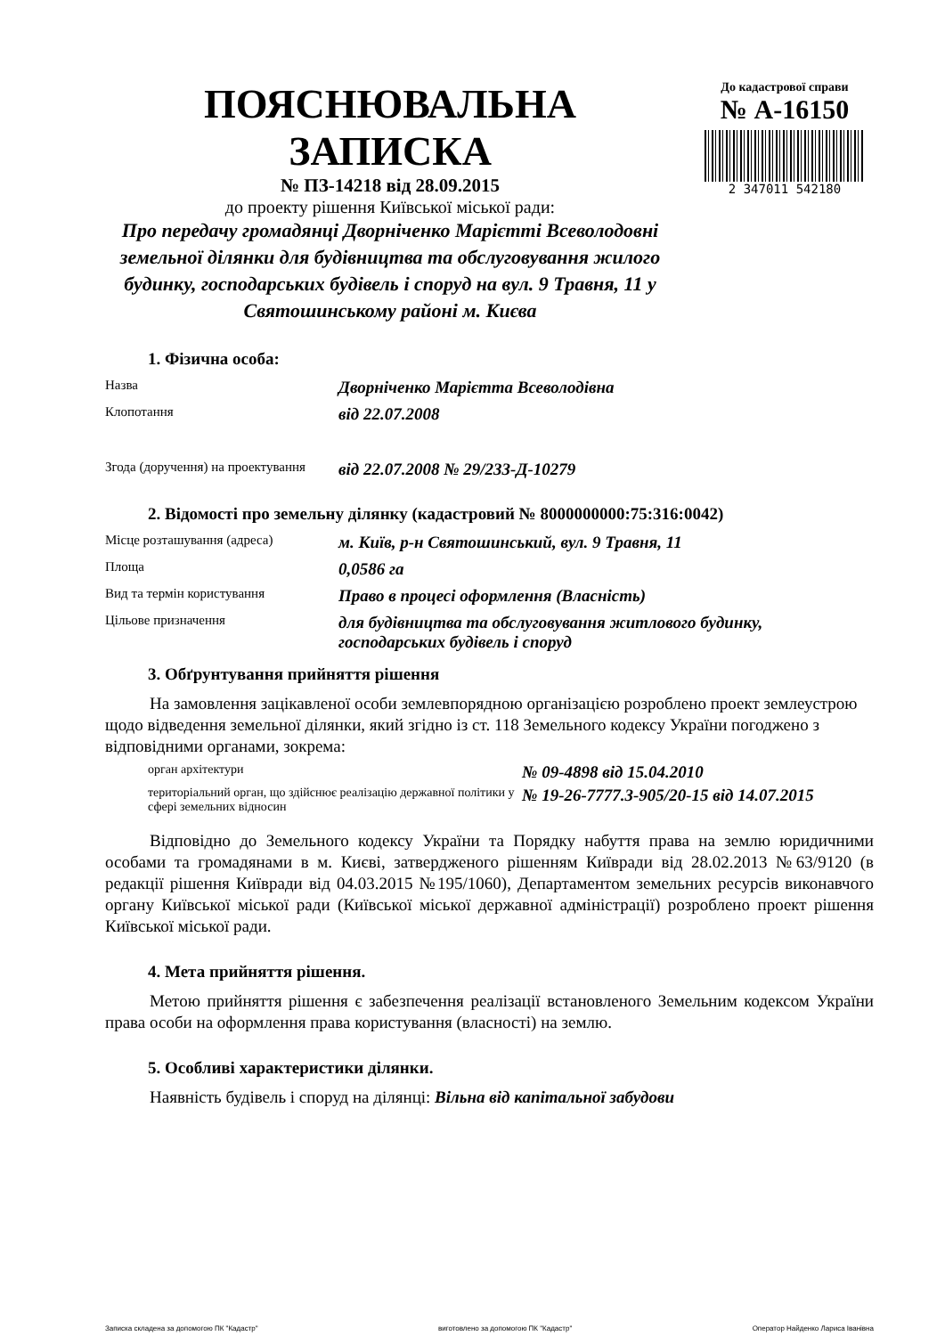ПОЯСНЮВАЛЬНА ЗАПИСКА
№ ПЗ-14218 від 28.09.2015
до проекту рішення Київської міської ради:
Про передачу громадянці Дворніченко Марієтті Всеволодовні земельної ділянки для будівництва та обслуговування жилого будинку, господарських будівель і споруд на вул. 9 Травня, 11 у Святошинському районі м. Києва
До кадастрової справи
№ А-16150
2 347011 542180
1. Фізична особа:
Назва
Дворніченко Марієтта Всеволодівна
Клопотання
від 22.07.2008
Згода (доручення) на проектування
від 22.07.2008 № 29/233-Д-10279
2. Відомості про земельну ділянку (кадастровий № 8000000000:75:316:0042)
Місце розташування (адреса)
м. Київ, р-н Святошинський, вул. 9 Травня, 11
Площа
0,0586 га
Вид та термін користування
Право в процесі оформлення (Власність)
Цільове призначення
для будівництва та обслуговування житлового будинку, господарських будівель і споруд
3. Обґрунтування прийняття рішення
На замовлення зацікавленої особи землевпорядною організацією розроблено проект землеустрою щодо відведення земельної ділянки, який згідно із ст. 118 Земельного кодексу України погоджено з відповідними органами, зокрема:
орган архітектури
№ 09-4898 від 15.04.2010
територіальний орган, що здійснює реалізацію державної політики у сфері земельних відносин
№ 19-26-7777.3-905/20-15 від 14.07.2015
Відповідно до Земельного кодексу України та Порядку набуття права на землю юридичними особами та громадянами в м. Києві, затвердженого рішенням Київради від 28.02.2013 №63/9120 (в редакції рішення Київради від 04.03.2015 №195/1060), Департаментом земельних ресурсів виконавчого органу Київської міської ради (Київської міської державної адміністрації) розроблено проект рішення Київської міської ради.
4. Мета прийняття рішення.
Метою прийняття рішення є забезпечення реалізації встановленого Земельним кодексом України права особи на оформлення права користування (власності) на землю.
5. Особливі характеристики ділянки.
Наявність будівель і споруд на ділянці: Вільна від капітальної забудови
Записка складена за допомогою ПК "Кадастр" виготовлено за допомогою ПК "Кадастр" Оператор Найденко Лариса Іванівна